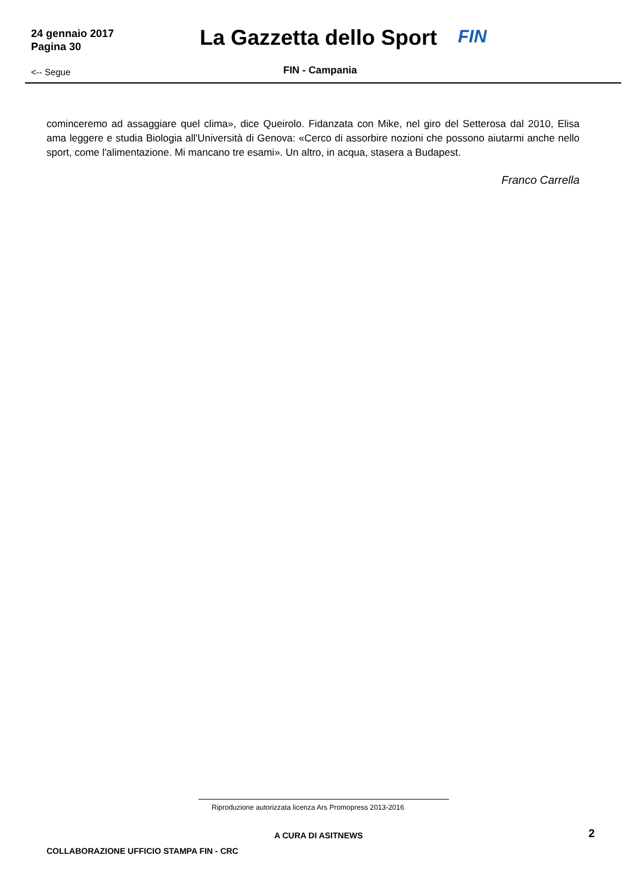24 gennaio 2017
Pagina 30
La Gazzetta dello Sport FIN
<-- Segue FIN - Campania
cominceremo ad assaggiare quel clima», dice Queirolo. Fidanzata con Mike, nel giro del Setterosa dal 2010, Elisa ama leggere e studia Biologia all'Università di Genova: «Cerco di assorbire nozioni che possono aiutarmi anche nello sport, come l'alimentazione. Mi mancano tre esami». Un altro, in acqua, stasera a Budapest.
Franco Carrella
Riproduzione autorizzata licenza Ars Promopress 2013-2016
A CURA DI ASITNEWS 2
COLLABORAZIONE UFFICIO STAMPA FIN - CRC